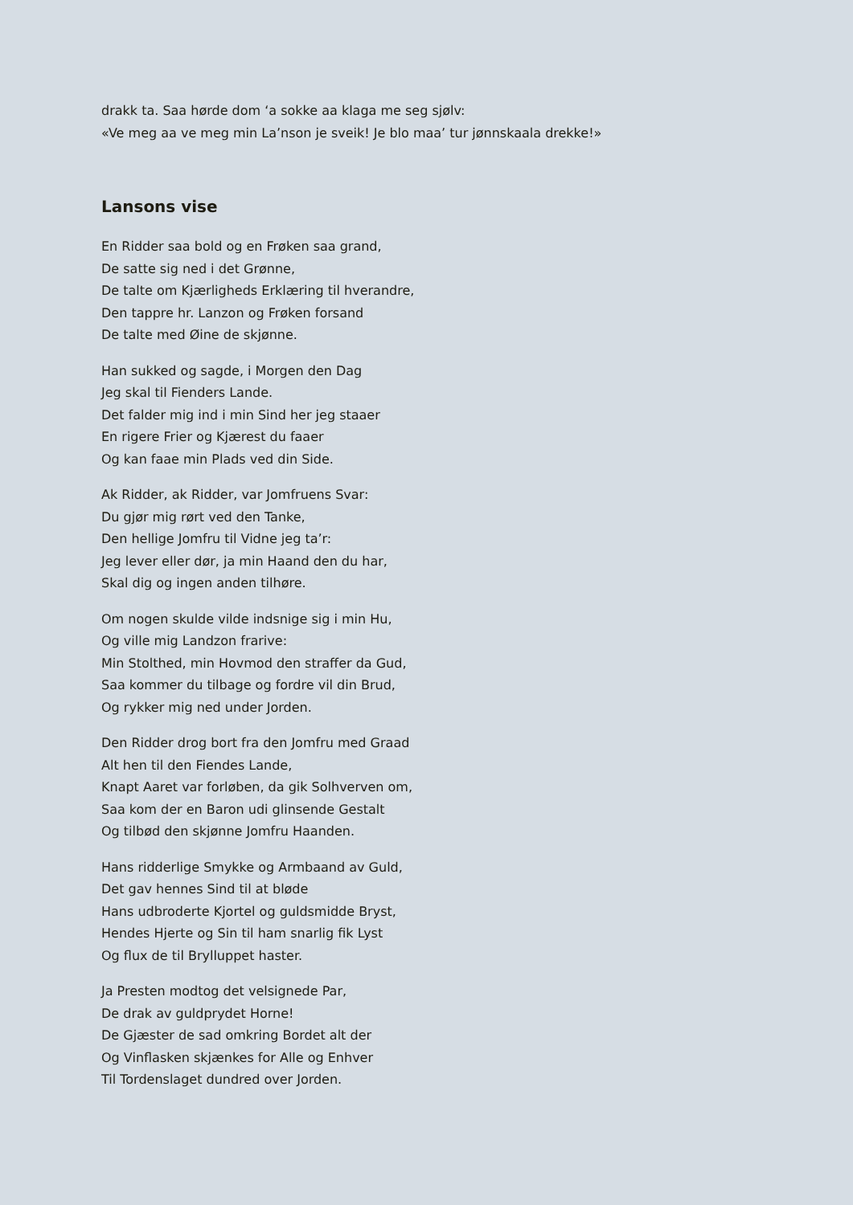drakk ta. Saa hørde dom ‘a sokke aa klaga me seg sjølv:
«Ve meg aa ve meg min La’nson je sveik! Je blo maa’ tur jønnskaala drekke!»
Lansons vise
En Ridder saa bold og en Frøken saa grand,
De satte sig ned i det Grønne,
De talte om Kjærligheds Erklæring til hverandre,
Den tappre hr. Lanzon og Frøken forsand
De talte med Øine de skjønne.
Han sukked og sagde, i Morgen den Dag
Jeg skal til Fienders Lande.
Det falder mig ind i min Sind her jeg staaer
En rigere Frier og Kjærest du faaer
Og kan faae min Plads ved din Side.
Ak Ridder, ak Ridder, var Jomfruens Svar:
Du gjør mig rørt ved den Tanke,
Den hellige Jomfru til Vidne jeg ta’r:
Jeg lever eller dør, ja min Haand den du har,
Skal dig og ingen anden tilhøre.
Om nogen skulde vilde indsnige sig i min Hu,
Og ville mig Landzon frarive:
Min Stolthed, min Hovmod den straffer da Gud,
Saa kommer du tilbage og fordre vil din Brud,
Og rykker mig ned under Jorden.
Den Ridder drog bort fra den Jomfru med Graad
Alt hen til den Fiendes Lande,
Knapt Aaret var forløben, da gik Solhverven om,
Saa kom der en Baron udi glinsende Gestalt
Og tilbød den skjønne Jomfru Haanden.
Hans ridderlige Smykke og Armbaand av Guld,
Det gav hennes Sind til at bløde
Hans udbroderte Kjortel og guldsmidde Bryst,
Hendes Hjerte og Sin til ham snarlig fik Lyst
Og flux de til Brylluppet haster.
Ja Presten modtog det velsignede Par,
De drak av guldprydet Horne!
De Gjæster de sad omkring Bordet alt der
Og Vinflasken skjænkes for Alle og Enhver
Til Tordenslaget dundred over Jorden.